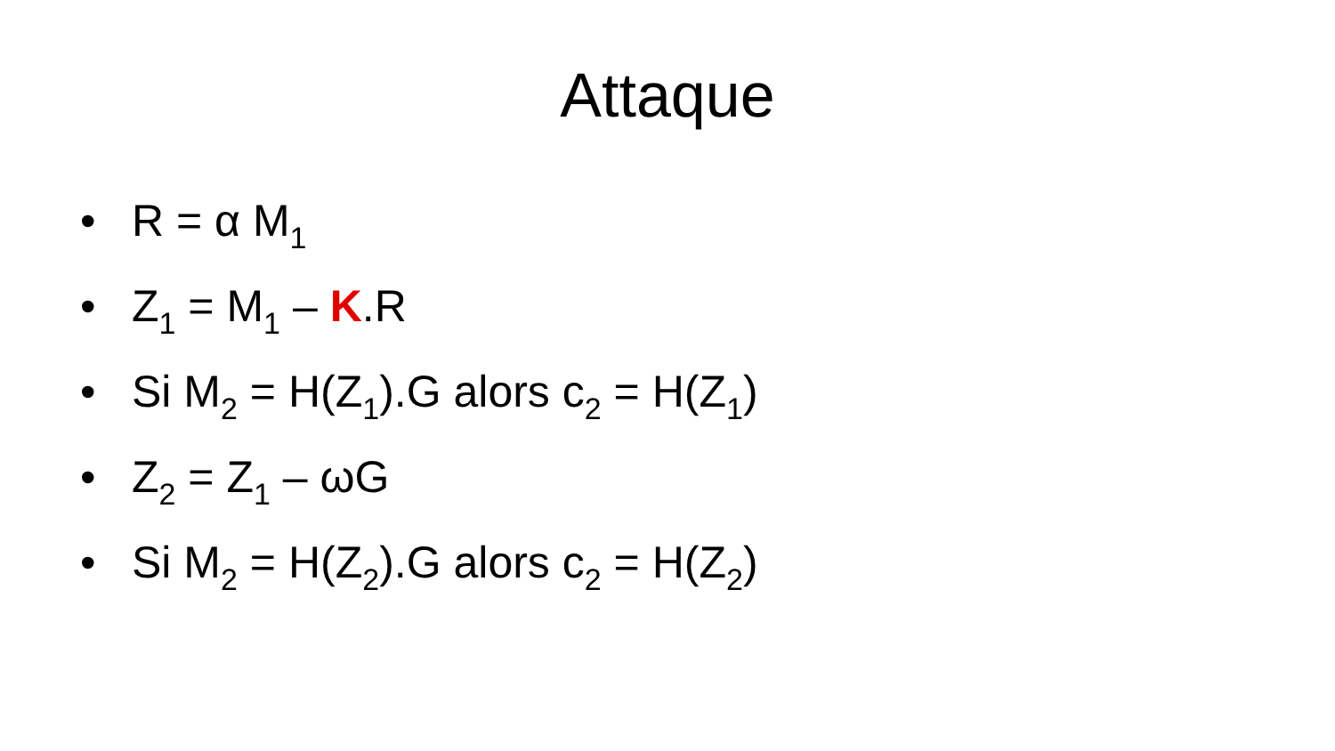Attaque
• R = α M<sub>1</sub>
• Z<sub>1</sub> = M<sub>1</sub> – K.R
• Si M<sub>2</sub> = H(Z<sub>1</sub>).G alors c<sub>2</sub> = H(Z<sub>1</sub>)
• Z<sub>2</sub> = Z<sub>1</sub> – ωG
• Si M<sub>2</sub> = H(Z<sub>2</sub>).G alors c<sub>2</sub> = H(Z<sub>2</sub>)